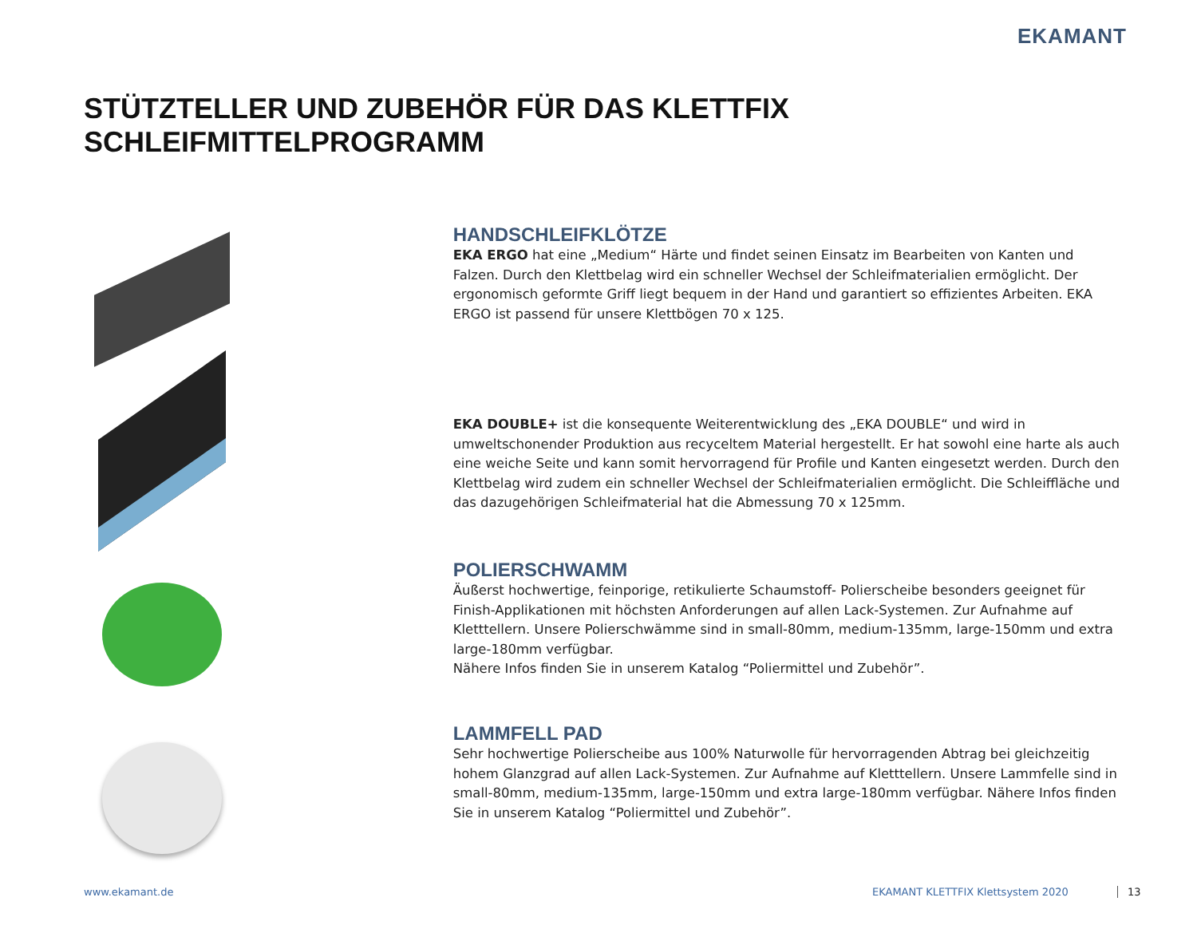EKAMANT
STÜTZTELLER UND ZUBEHÖR FÜR DAS KLETTFIX SCHLEIFMITTELPROGRAMM
HANDSCHLEIFKLÖTZE
EKA ERGO hat eine „Medium“ Härte und findet seinen Einsatz im Bearbeiten von Kanten und Falzen. Durch den Klettbelag wird ein schneller Wechsel der Schleifmaterialien ermöglicht. Der ergonomisch geformte Griff liegt bequem in der Hand und garantiert so effizientes Arbeiten. EKA ERGO ist passend für unsere Klettbögen 70 x 125.
EKA DOUBLE+ ist die konsequente Weiterentwicklung des „EKA DOUBLE“ und wird in umweltschonender Produktion aus recyceltem Material hergestellt. Er hat sowohl eine harte als auch eine weiche Seite und kann somit hervorragend für Profile und Kanten eingesetzt werden. Durch den Klettbelag wird zudem ein schneller Wechsel der Schleifmaterialien ermöglicht. Die Schleiffläche und das dazugehörigen Schleifmaterial hat die Abmessung 70 x 125mm.
POLIERSCHWAMM
Äußerst hochwertige, feinporige, retikulierte Schaumstoff- Polierscheibe besonders geeignet für Finish-Applikationen mit höchsten Anforderungen auf allen Lack-Systemen. Zur Aufnahme auf Kletttellern. Unsere Polierschwämme sind in small-80mm, medium-135mm, large-150mm und extra large-180mm verfügbar.
Nähere Infos finden Sie in unserem Katalog “Poliermittel und Zubehör”.
LAMMFELL PAD
Sehr hochwertige Polierscheibe aus 100% Naturwolle für hervorragenden Abtrag bei gleichzeitig hohem Glanzgrad auf allen Lack-Systemen. Zur Aufnahme auf Kletttellern. Unsere Lammfelle sind in small-80mm, medium-135mm, large-150mm und extra large-180mm verfügbar. Nähere Infos finden Sie in unserem Katalog “Poliermittel und Zubehör”.
www.ekamant.de
EKAMANT KLETTFIX Klettsystem 2020
13